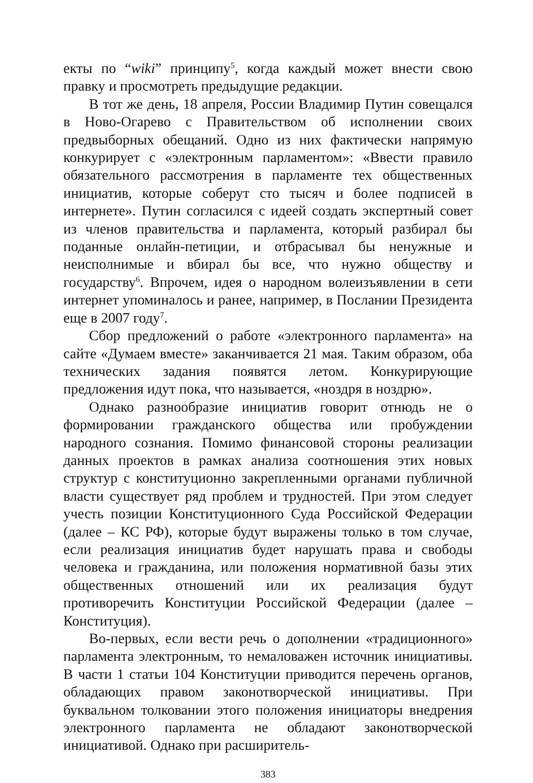екты по “wiki” принципу<sup>5</sup>, когда каждый может внести свою правку и просмотреть предыдущие редакции.
В тот же день, 18 апреля, России Владимир Путин совещался в Ново-Огарево с Правительством об исполнении своих предвыборных обещаний. Одно из них фактически напрямую конкурирует с «электронным парламентом»: «Ввести правило обязательного рассмотрения в парламенте тех общественных инициатив, которые соберут сто тысяч и более подписей в интернете». Путин согласился с идеей создать экспертный совет из членов правительства и парламента, который разбирал бы поданные онлайн-петиции, и отбрасывал бы ненужные и неисполнимые и вбирал бы все, что нужно обществу и государству<sup>6</sup>. Впрочем, идея о народном волеизъявлении в сети интернет упоминалось и ранее, например, в Послании Президента еще в 2007 году<sup>7</sup>.
Сбор предложений о работе «электронного парламента» на сайте «Думаем вместе» заканчивается 21 мая. Таким образом, оба технических задания появятся летом. Конкурирующие предложения идут пока, что называется, «ноздря в ноздрю».
Однако разнообразие инициатив говорит отнюдь не о формировании гражданского общества или пробуждении народного сознания. Помимо финансовой стороны реализации данных проектов в рамках анализа соотношения этих новых структур с конституционно закрепленными органами публичной власти существует ряд проблем и трудностей. При этом следует учесть позиции Конституционного Суда Российской Федерации (далее – КС РФ), которые будут выражены только в том случае, если реализация инициатив будет нарушать права и свободы человека и гражданина, или положения нормативной базы этих общественных отношений или их реализация будут противоречить Конституции Российской Федерации (далее – Конституция).
Во-первых, если вести речь о дополнении «традиционного» парламента электронным, то немаловажен источник инициативы. В части 1 статьи 104 Конституции приводится перечень органов, обладающих правом законотворческой инициативы. При буквальном толковании этого положения инициаторы внедрения электронного парламента не обладают законотворческой инициативой. Однако при расширитель-
383